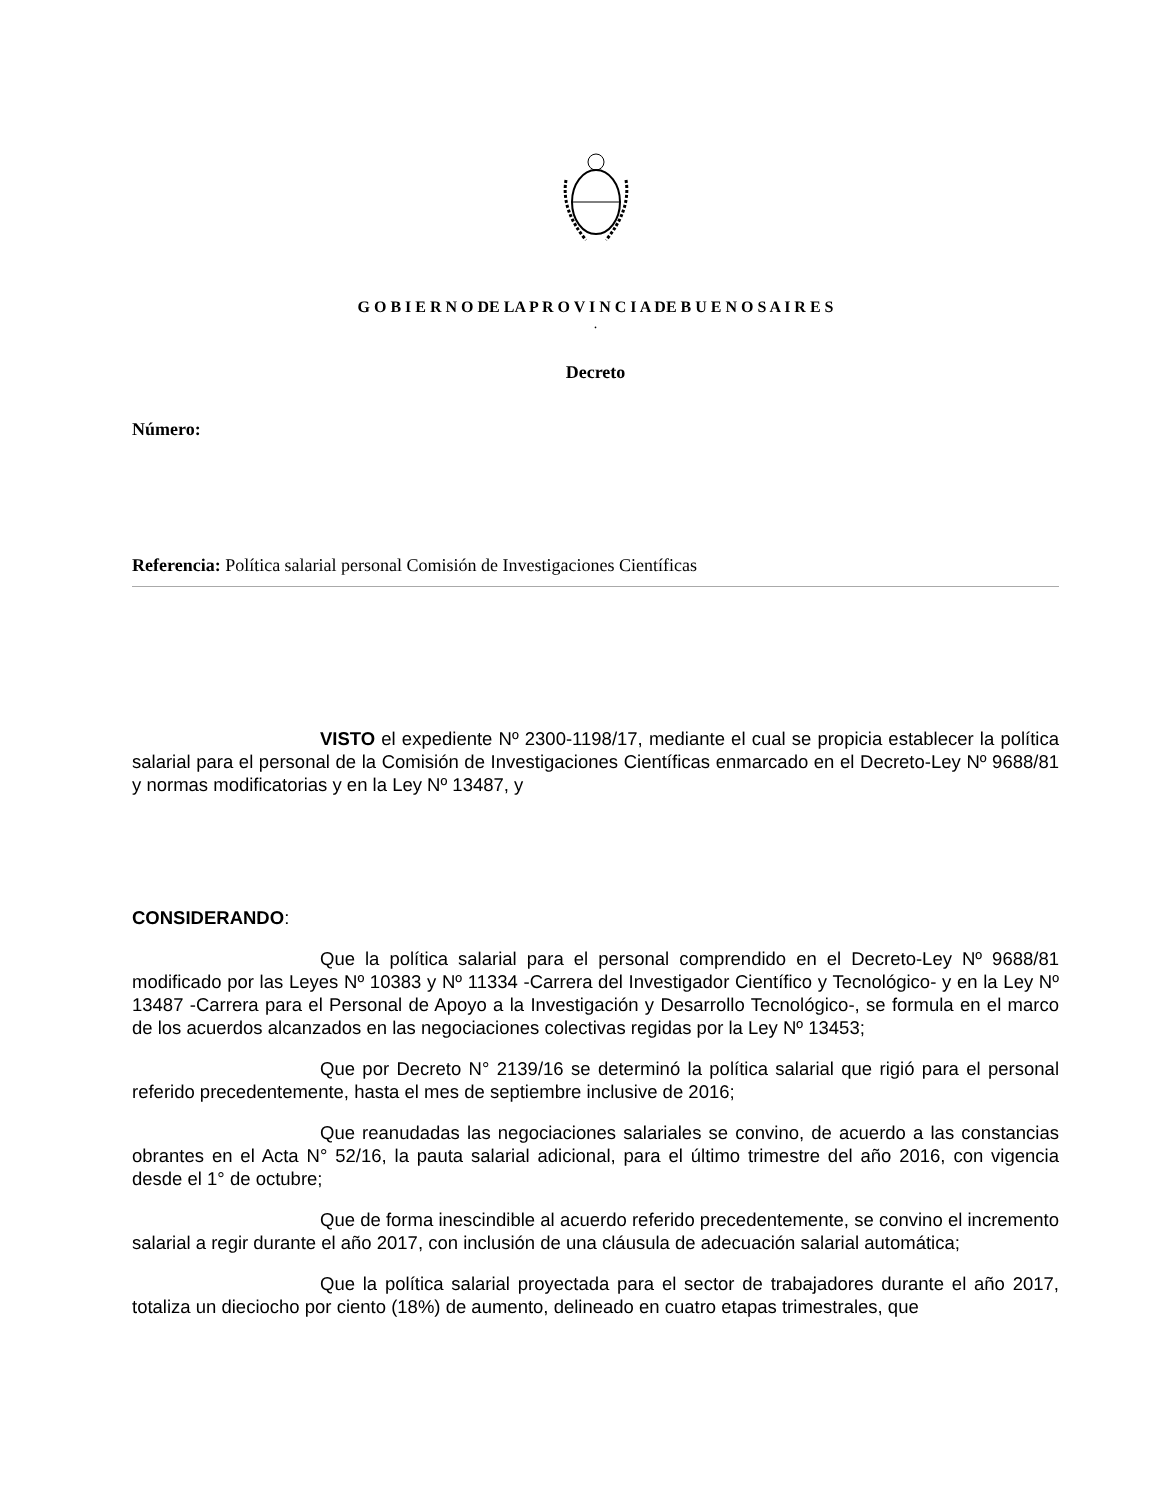G O B I E R N O DE LA P R O V I N C I A DE B U E N O S A I R E S
.
Decreto
Número:
Referencia: Política salarial personal Comisión de Investigaciones Científicas
VISTO el expediente Nº 2300-1198/17, mediante el cual se propicia establecer la política salarial para el personal de la Comisión de Investigaciones Científicas enmarcado en el Decreto-Ley Nº 9688/81 y normas modificatorias y en la Ley Nº 13487, y
CONSIDERANDO:
Que la política salarial para el personal comprendido en el Decreto-Ley Nº 9688/81 modificado por las Leyes Nº 10383 y Nº 11334 -Carrera del Investigador Científico y Tecnológico- y en la Ley Nº 13487 -Carrera para el Personal de Apoyo a la Investigación y Desarrollo Tecnológico-, se formula en el marco de los acuerdos alcanzados en las negociaciones colectivas regidas por la Ley Nº 13453;
Que por Decreto N° 2139/16 se determinó la política salarial que rigió para el personal referido precedentemente, hasta el mes de septiembre inclusive de 2016;
Que reanudadas las negociaciones salariales se convino, de acuerdo a las constancias obrantes en el Acta N° 52/16, la pauta salarial adicional, para el último trimestre del año 2016, con vigencia desde el 1° de octubre;
Que de forma inescindible al acuerdo referido precedentemente, se convino el incremento salarial a regir durante el año 2017, con inclusión de una cláusula de adecuación salarial automática;
Que la política salarial proyectada para el sector de trabajadores durante el año 2017, totaliza un dieciocho por ciento (18%) de aumento, delineado en cuatro etapas trimestrales, que